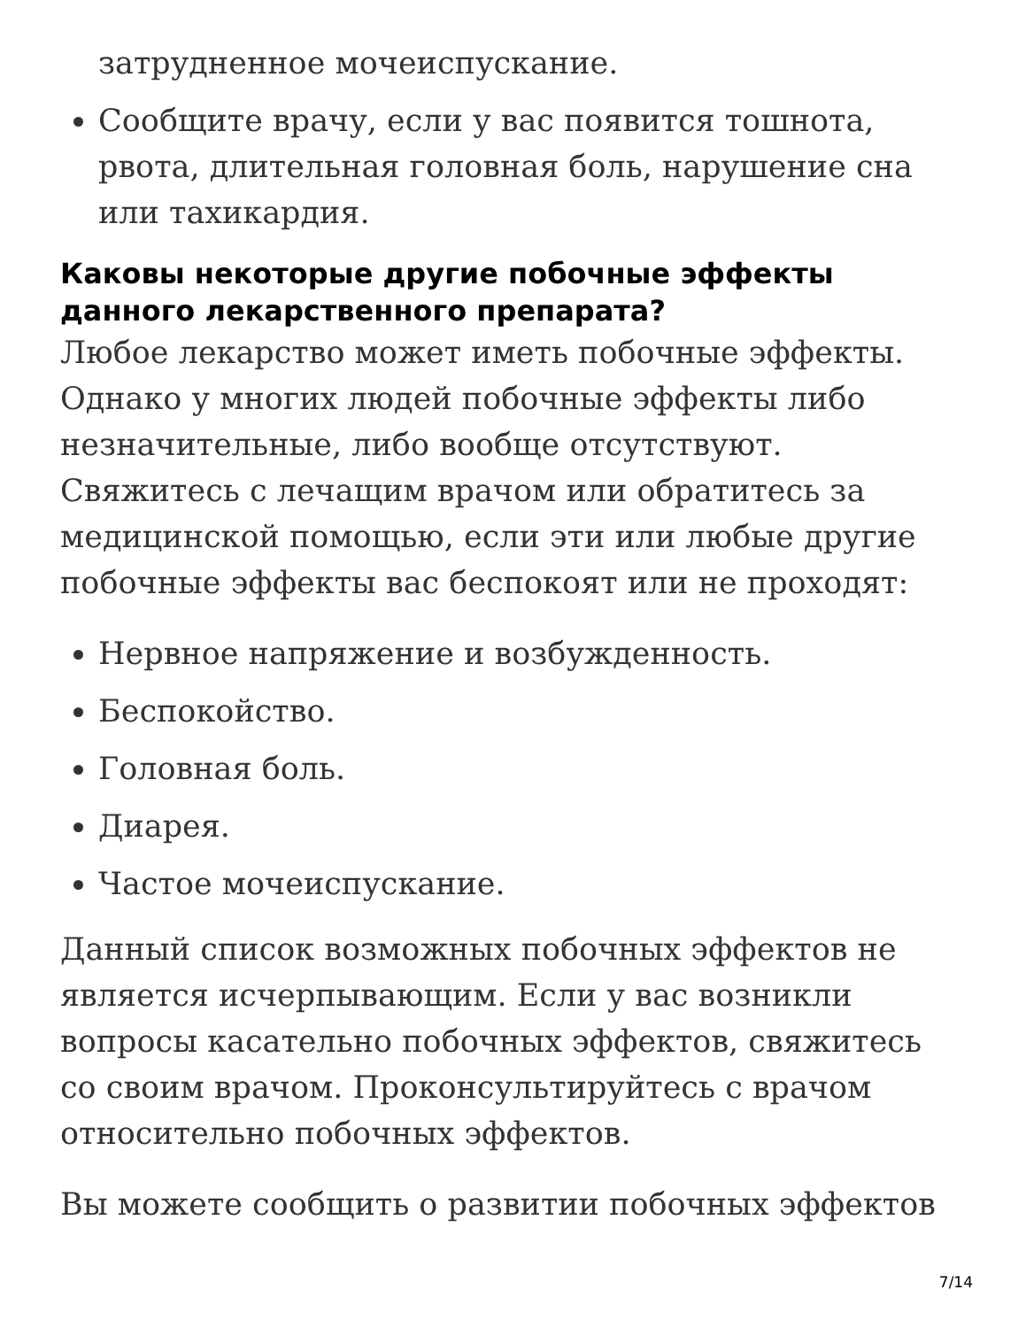затрудненное мочеиспускание.
Сообщите врачу, если у вас появится тошнота, рвота, длительная головная боль, нарушение сна или тахикардия.
Каковы некоторые другие побочные эффекты данного лекарственного препарата?
Любое лекарство может иметь побочные эффекты. Однако у многих людей побочные эффекты либо незначительные, либо вообще отсутствуют. Свяжитесь с лечащим врачом или обратитесь за медицинской помощью, если эти или любые другие побочные эффекты вас беспокоят или не проходят:
Нервное напряжение и возбужденность.
Беспокойство.
Головная боль.
Диарея.
Частое мочеиспускание.
Данный список возможных побочных эффектов не является исчерпывающим. Если у вас возникли вопросы касательно побочных эффектов, свяжитесь со своим врачом. Проконсультируйтесь с врачом относительно побочных эффектов.
Вы можете сообщить о развитии побочных эффектов
7/14